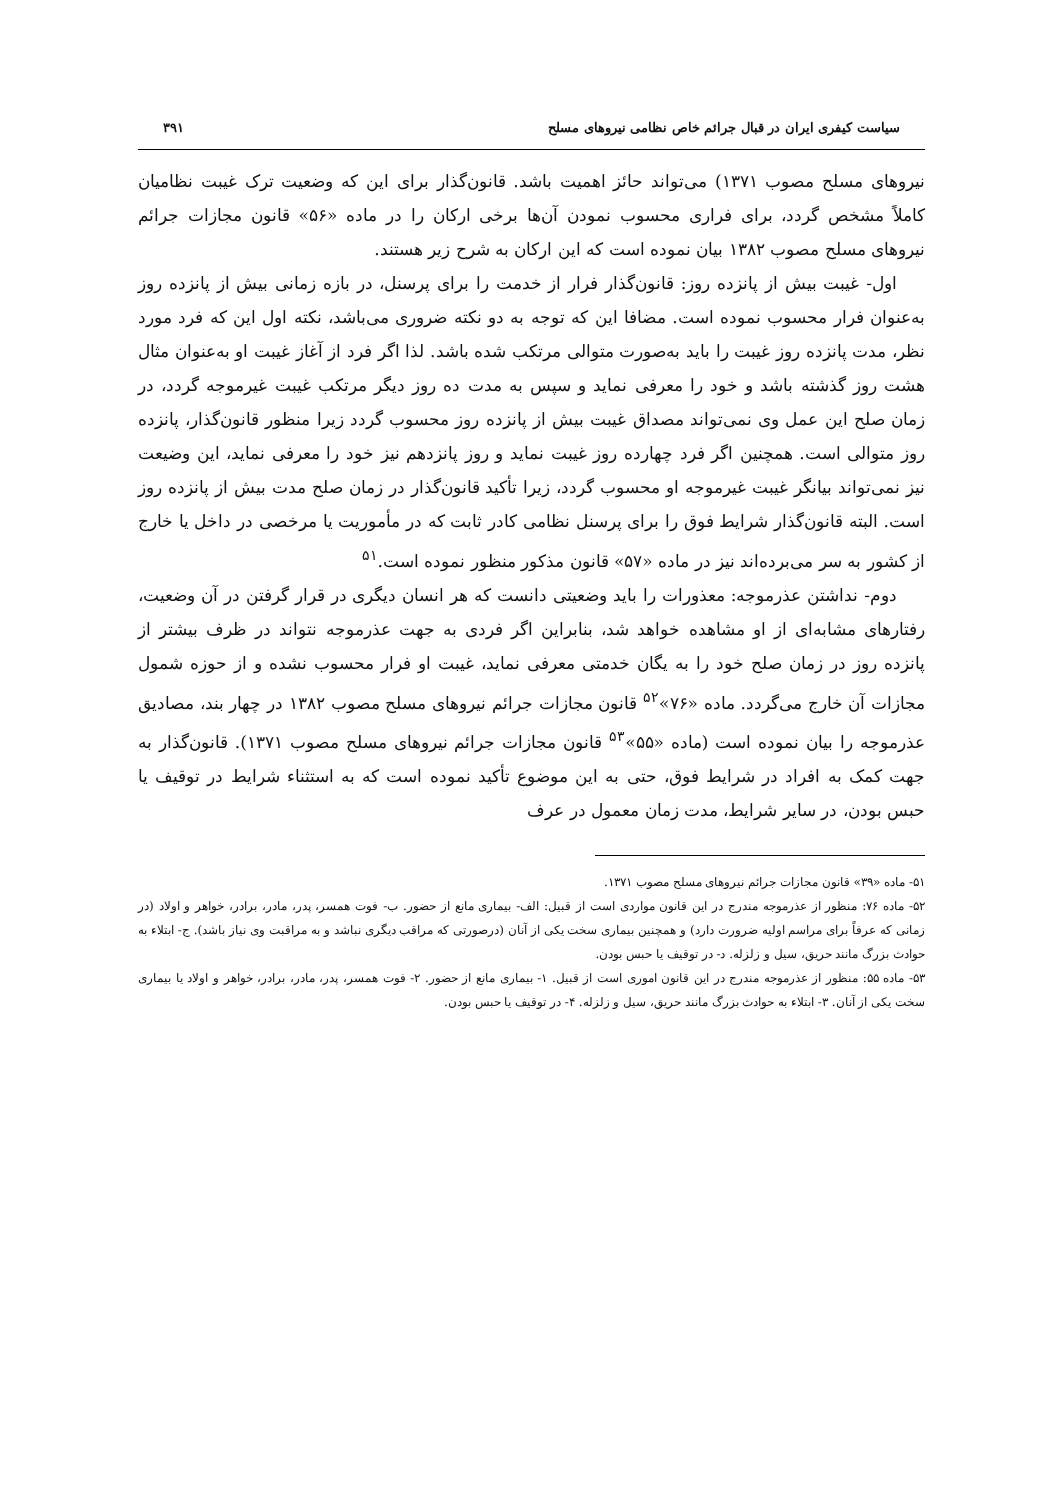سیاست کیفری ایران در قبال جرائم خاص نظامی نیروهای مسلح ۳۹۱
نیروهای مسلح مصوب ۱۳۷۱) می‌تواند حائز اهمیت باشد. قانون‌گذار برای این که وضعیت ترک غیبت نظامیان کاملاً مشخص گردد، برای فراری محسوب نمودن آن‌ها برخی ارکان را در ماده «۵۶» قانون مجازات جرائم نیروهای مسلح مصوب ۱۳۸۲ بیان نموده است که این ارکان به شرح زیر هستند.
اول- غیبت بیش از پانزده روز: قانون‌گذار فرار از خدمت را برای پرسنل، در بازه زمانی بیش از پانزده روز به‌عنوان فرار محسوب نموده است. مضافا این که توجه به دو نکته ضروری می‌باشد، نکته اول این که فرد مورد نظر، مدت پانزده روز غیبت را باید به‌صورت متوالی مرتکب شده باشد. لذا اگر فرد از آغاز غیبت او به‌عنوان مثال هشت روز گذشته باشد و خود را معرفی نماید و سپس به مدت ده روز دیگر مرتکب غیبت غیرموجه گردد، در زمان صلح این عمل وی نمی‌تواند مصداق غیبت بیش از پانزده روز محسوب گردد زیرا منظور قانون‌گذار، پانزده روز متوالی است. همچنین اگر فرد چهارده روز غیبت نماید و روز پانزدهم نیز خود را معرفی نماید، این وضیعت نیز نمی‌تواند بیانگر غیبت غیرموجه او محسوب گردد، زیرا تأکید قانون‌گذار در زمان صلح مدت بیش از پانزده روز است. البته قانون‌گذار شرایط فوق را برای پرسنل نظامی کادر ثابت که در مأموریت یا مرخصی در داخل یا خارج از کشور به سر می‌برده‌اند نیز در ماده «۵۷» قانون مذکور منظور نموده است.<sup>۵۱</sup>
دوم- نداشتن عذرموجه: معذورات را باید وضعیتی دانست که هر انسان دیگری در قرار گرفتن در آن وضعیت، رفتارهای مشابه‌ای از او مشاهده خواهد شد، بنابراین اگر فردی به جهت عذرموجه نتواند در ظرف بیشتر از پانزده روز در زمان صلح خود را به یگان خدمتی معرفی نماید، غیبت او فرار محسوب نشده و از حوزه شمول مجازات آن خارج می‌گردد. ماده «۷۶»<sup>۵۲</sup> قانون مجازات جرائم نیروهای مسلح مصوب ۱۳۸۲ در چهار بند، مصادیق عذرموجه را بیان نموده است (ماده «۵۵»<sup>۵۳</sup> قانون مجازات جرائم نیروهای مسلح مصوب ۱۳۷۱). قانون‌گذار به جهت کمک به افراد در شرایط فوق، حتی به این موضوع تأکید نموده است که به استثناء شرایط در توقیف یا حبس بودن، در سایر شرایط، مدت زمان معمول در عرف
۵۱- ماده «۳۹» قانون مجازات جرائم نیروهای مسلح مصوب ۱۳۷۱.
۵۲- ماده ۷۶: منظور از عذرموجه مندرج در این قانون مواردی است از قبیل: الف- بیماری مانع از حضور. ب- فوت همسر، پدر، مادر، برادر، خواهر و اولاد (در زمانی که عرفاً برای مراسم اولیه ضرورت دارد) و همچنین بیماری سخت یکی از آنان (درصورتی که مراقب دیگری نباشد و به مراقبت وی نیاز باشد). ج- ابتلاء به حوادث بزرگ مانند حریق، سیل و زلزله. د- در توقیف یا حبس بودن.
۵۳- ماده ۵۵: منظور از عذرموجه مندرج در این قانون اموری است از قبیل. ۱- بیماری مانع از حضور. ۲- فوت همسر، پدر، مادر، برادر، خواهر و اولاد یا بیماری سخت یکی از آنان. ۳- ابتلاء به حوادث بزرگ مانند حریق، سیل و زلزله. ۴- در توقیف یا حبس بودن.